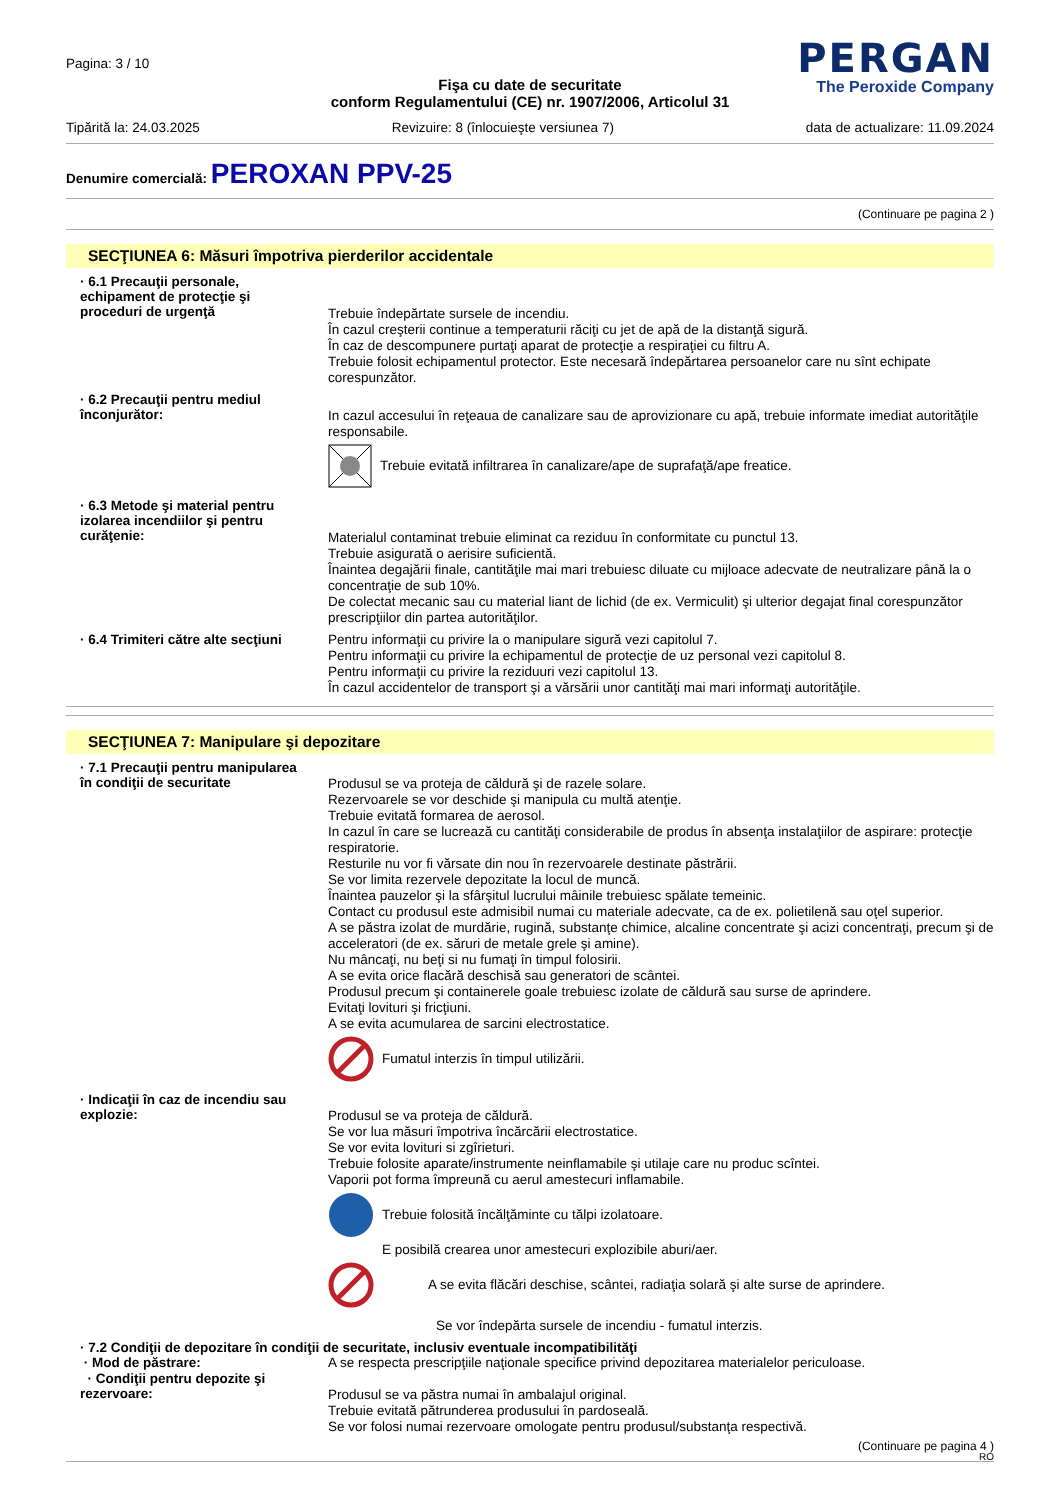Pagina: 3 / 10
PERGAN
The Peroxide Company
Fişa cu date de securitate
conform Regulamentului (CE) nr. 1907/2006, Articolul 31
Tipărită la: 24.03.2025 Revizuire: 8 (înlocuieşte versiunea 7) data de actualizare: 11.09.2024
Denumire comercială: PEROXAN PPV-25
(Continuare pe pagina 2 )
SECŢIUNEA 6: Măsuri împotriva pierderilor accidentale
· 6.1 Precauţii personale, echipament de protecţie şi proceduri de urgenţă
Trebuie îndepărtate sursele de incendiu.
În cazul creşterii continue a temperaturii răciţi cu jet de apă de la distanţă sigură.
În caz de descompunere purtaţi aparat de protecţie a respiraţiei cu filtru A.
Trebuie folosit echipamentul protector. Este necesară îndepărtarea persoanelor care nu sînt echipate corespunzător.
· 6.2 Precauţii pentru mediul înconjurător:
In cazul accesului în reţeaua de canalizare sau de aprovizionare cu apă, trebuie informate imediat autorităţile responsabile.
Trebuie evitată infiltrarea în canalizare/ape de suprafaţă/ape freatice.
· 6.3 Metode şi material pentru izolarea incendiilor şi pentru curăţenie:
Materialul contaminat trebuie eliminat ca reziduu în conformitate cu punctul 13.
Trebuie asigurată o aerisire suficientă.
Înaintea degajării finale, cantităţile mai mari trebuiesc diluate cu mijloace adecvate de neutralizare până la o concentraţie de sub 10%.
De colectat mecanic sau cu material liant de lichid (de ex. Vermiculit) şi ulterior degajat final corespunzător prescripţiilor din partea autorităţilor.
· 6.4 Trimiteri către alte secţiuni
Pentru informaţii cu privire la o manipulare sigură vezi capitolul 7.
Pentru informaţii cu privire la echipamentul de protecţie de uz personal vezi capitolul 8.
Pentru informaţii cu privire la reziduuri vezi capitolul 13.
În cazul accidentelor de transport şi a vărsării unor cantităţi mai mari informaţi autorităţile.
SECŢIUNEA 7: Manipulare şi depozitare
· 7.1 Precauţii pentru manipularea în condiţii de securitate
Produsul se va proteja de căldură şi de razele solare.
Rezervoarele se vor deschide şi manipula cu multă atenţie.
Trebuie evitată formarea de aerosol.
In cazul în care se lucrează cu cantităţi considerabile de produs în absenţa instalaţiilor de aspirare: protecţie respiratorie.
Resturile nu vor fi vărsate din nou în rezervoarele destinate păstrării.
Se vor limita rezervele depozitate la locul de muncă.
Înaintea pauzelor şi la sfârşitul lucrului mâinile trebuiesc spălate temeinic.
Contact cu produsul este admisibil numai cu materiale adecvate, ca de ex. polietilenă sau oţel superior.
A se păstra izolat de murdărie, rugină, substanţe chimice, alcaline concentrate şi acizi concentraţi, precum şi de acceleratori (de ex. săruri de metale grele şi amine).
Nu mâncaţi, nu beţi si nu fumaţi în timpul folosirii.
A se evita orice flacără deschisă sau generatori de scântei.
Produsul precum şi containerele goale trebuiesc izolate de căldură sau surse de aprindere.
Evitaţi lovituri şi fricţiuni.
A se evita acumularea de sarcini electrostatice.
Fumatul interzis în timpul utilizării.
· Indicaţii în caz de incendiu sau explozie:
Produsul se va proteja de căldură.
Se vor lua măsuri împotriva încărcării electrostatice.
Se vor evita lovituri si zgîrieturi.
Trebuie folosite aparate/instrumente neinflamabile şi utilaje care nu produc scîntei.
Vaporii pot forma împreună cu aerul amestecuri inflamabile.
Trebuie folosită încălţăminte cu tălpi izolatoare.
E posibilă crearea unor amestecuri explozibile aburi/aer.
A se evita flăcări deschise, scântei, radiaţia solară şi alte surse de aprindere.
Se vor îndepărta sursele de incendiu - fumatul interzis.
· 7.2 Condiţii de depozitare în condiţii de securitate, inclusiv eventuale incompatibilităţi
· Mod de păstrare:
A se respecta prescripţiile naţionale specifice privind depozitarea materialelor periculoase.
· Condiţii pentru depozite şi rezervoare:
Produsul se va păstra numai în ambalajul original.
Trebuie evitată pătrunderea produsului în pardoseală.
Se vor folosi numai rezervoare omologate pentru produsul/substanţa respectivă.
(Continuare pe pagina 4 )
RO